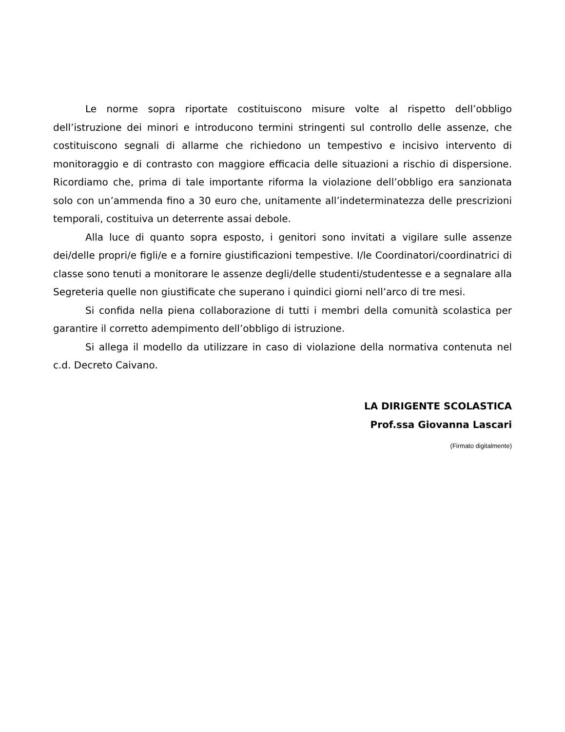Le norme sopra riportate costituiscono misure volte al rispetto dell’obbligo dell’istruzione dei minori e introducono termini stringenti sul controllo delle assenze, che costituiscono segnali di allarme che richiedono un tempestivo e incisivo intervento di monitoraggio e di contrasto con maggiore efficacia delle situazioni a rischio di dispersione. Ricordiamo che, prima di tale importante riforma la violazione dell’obbligo era sanzionata solo con un’ammenda fino a 30 euro che, unitamente all’indeterminatezza delle prescrizioni temporali, costituiva un deterrente assai debole.
Alla luce di quanto sopra esposto, i genitori sono invitati a vigilare sulle assenze dei/delle propri/e figli/e e a fornire giustificazioni tempestive. I/le Coordinatori/coordinatrici di classe sono tenuti a monitorare le assenze degli/delle studenti/studentesse e a segnalare alla Segreteria quelle non giustificate che superano i quindici giorni nell’arco di tre mesi.
Si confida nella piena collaborazione di tutti i membri della comunità scolastica per garantire il corretto adempimento dell’obbligo di istruzione.
Si allega il modello da utilizzare in caso di violazione della normativa contenuta nel c.d. Decreto Caivano.
LA DIRIGENTE SCOLASTICA
Prof.ssa Giovanna Lascari
(Firmato digitalmente)